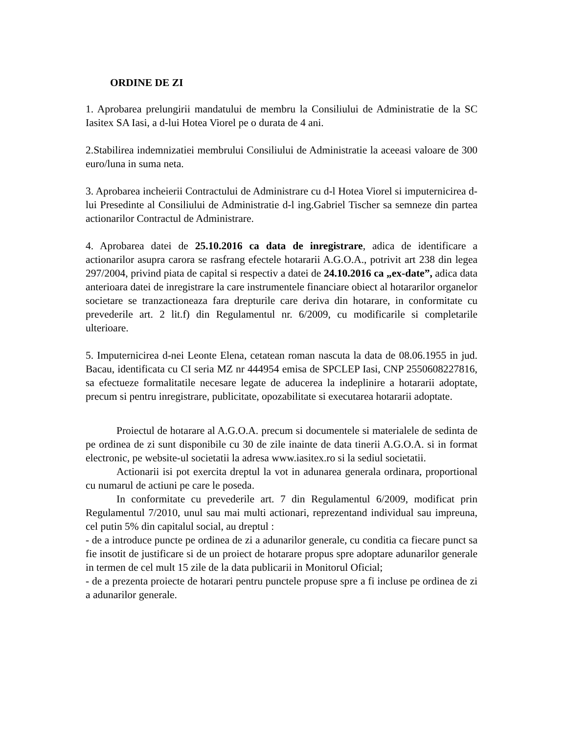ORDINE DE ZI
1. Aprobarea prelungirii mandatului de membru la Consiliului de Administratie de la SC Iasitex SA Iasi, a d-lui Hotea Viorel pe o durata de 4 ani.
2.Stabilirea indemnizatiei membrului Consiliului de Administratie la aceeasi valoare de 300 euro/luna in suma neta.
3. Aprobarea incheierii Contractului de Administrare cu d-l Hotea Viorel si imputernicirea d-lui Presedinte al Consiliului de Administratie d-l ing.Gabriel Tischer sa semneze din partea actionarilor Contractul de Administrare.
4. Aprobarea datei de 25.10.2016 ca data de inregistrare, adica de identificare a actionarilor asupra carora se rasfrang efectele hotararii A.G.O.A., potrivit art 238 din legea 297/2004, privind piata de capital si respectiv a datei de 24.10.2016 ca „ex-date”, adica data anterioara datei de inregistrare la care instrumentele financiare obiect al hotararilor organelor societare se tranzactioneaza fara drepturile care deriva din hotarare, in conformitate cu prevederile art. 2 lit.f) din Regulamentul nr. 6/2009, cu modificarile si completarile ulterioare.
5. Imputernicirea d-nei Leonte Elena, cetatean roman nascuta la data de 08.06.1955 in jud. Bacau, identificata cu CI seria MZ nr 444954 emisa de SPCLEP Iasi, CNP 2550608227816, sa efectueze formalitatile necesare legate de aducerea la indeplinire a hotararii adoptate, precum si pentru inregistrare, publicitate, opozabilitate si executarea hotararii adoptate.
Proiectul de hotarare al A.G.O.A. precum si documentele si materialele de sedinta de pe ordinea de zi sunt disponibile cu 30 de zile inainte de data tinerii A.G.O.A. si in format electronic, pe website-ul societatii la adresa www.iasitex.ro si la sediul societatii.
Actionarii isi pot exercita dreptul la vot in adunarea generala ordinara, proportional cu numarul de actiuni pe care le poseda.
In conformitate cu prevederile art. 7 din Regulamentul 6/2009, modificat prin Regulamentul 7/2010, unul sau mai multi actionari, reprezentand individual sau impreuna, cel putin 5% din capitalul social, au dreptul :
- de a introduce puncte pe ordinea de zi a adunarilor generale, cu conditia ca fiecare punct sa fie insotit de justificare si de un proiect de hotarare propus spre adoptare adunarilor generale in termen de cel mult 15 zile de la data publicarii in Monitorul Oficial;
- de a prezenta proiecte de hotarari pentru punctele propuse spre a fi incluse pe ordinea de zi a adunarilor generale.